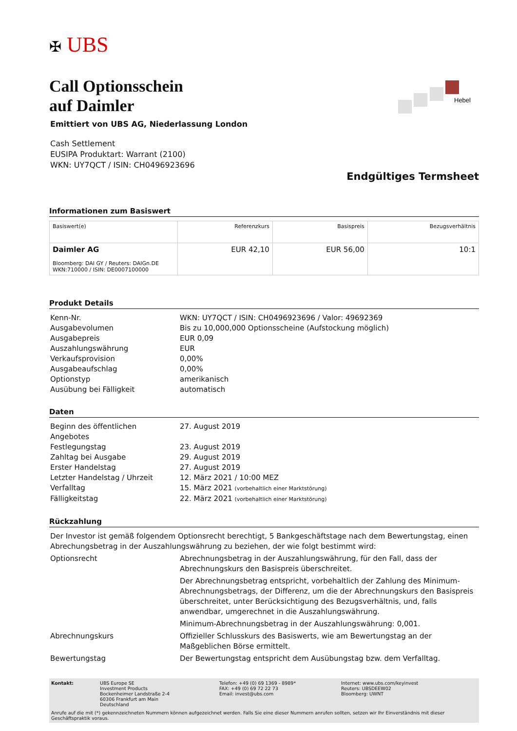Hebel
✠ UBS
Call Optionsschein
auf Daimler
Emittiert von UBS AG, Niederlassung London
Cash Settlement
EUSIPA Produktart: Warrant (2100)
WKN: UY7QCT / ISIN: CH0496923696
Endgültiges Termsheet
Informationen zum Basiswert
| Basiswert(e) | Referenzkurs | Basispreis | Bezugsverhältnis |
| --- | --- | --- | --- |
| Daimler AG Bloomberg: DAI GY / Reuters: DAIGn.DE WKN:710000 / ISIN: DE0007100000 | EUR 42,10 | EUR 56,00 | 10:1 |
Produkt Details
| Kenn-Nr. | WKN: UY7QCT / ISIN: CH0496923696 / Valor: 49692369 |
| Ausgabevolumen | Bis zu 10,000,000 Optionsscheine (Aufstockung möglich) |
| Ausgabepreis | EUR 0,09 |
| Auszahlungswährung | EUR |
| Verkaufsprovision | 0,00% |
| Ausgabeaufschlag | 0,00% |
| Optionstyp | amerikanisch |
| Ausübung bei Fälligkeit | automatisch |
Daten
| Beginn des öffentlichen Angebotes | 27. August 2019 |
| Festlegungstag | 23. August 2019 |
| Zahltag bei Ausgabe | 29. August 2019 |
| Erster Handelstag | 27. August 2019 |
| Letzter Handelstag / Uhrzeit | 12. März 2021 / 10:00 MEZ |
| Verfalltag | 15. März 2021 (vorbehaltlich einer Marktstörung) |
| Fälligkeitstag | 22. März 2021 (vorbehaltlich einer Marktstörung) |
Rückzahlung
| Der Investor ist gemäß folgendem Optionsrecht berechtigt, 5 Bankgeschäftstage nach dem Bewertungstag, einen Abrechungsbetrag in der Auszahlungswährung zu beziehen, der wie folgt bestimmt wird: | |
| Optionsrecht | Abrechnungsbetrag in der Auszahlungswährung, für den Fall, dass der Abrechnungskurs den Basispreis überschreitet. Der Abrechnungsbetrag entspricht, vorbehaltlich der Zahlung des Minimum-Abrechnungsbetrags, der Differenz, um die der Abrechnungskurs den Basispreis überschreitet, unter Berücksichtigung des Bezugsverhältnis, und, falls anwendbar, umgerechnet in die Auszahlungswährung. Minimum-Abrechnungsbetrag in der Auszahlungswährung: 0,001. |
| Abrechnungskurs | Offizieller Schlusskurs des Basiswerts, wie am Bewertungstag an der Maßgeblichen Börse ermittelt. |
| Bewertungstag | Der Bewertungstag entspricht dem Ausübungstag bzw. dem Verfalltag. |
| Kontakt: | UBS Europe SE Investment Products Bockenheimer Landstraße 2-4 60306 Frankfurt am Main Deutschland | Telefon: +49 (0) 69 1369 - 8989* FAX: +49 (0) 69 72 22 73 Email: invest@ubs.com | Internet: www.ubs.com/keyinvest Reuters: UBSDEEW02 Bloomberg: UWNT |
Anrufe auf die mit (*) gekennzeichneten Nummern können aufgezeichnet werden. Falls Sie eine dieser Nummern anrufen sollten, setzen wir Ihr Einverständnis mit dieser Geschäftspraktik voraus.